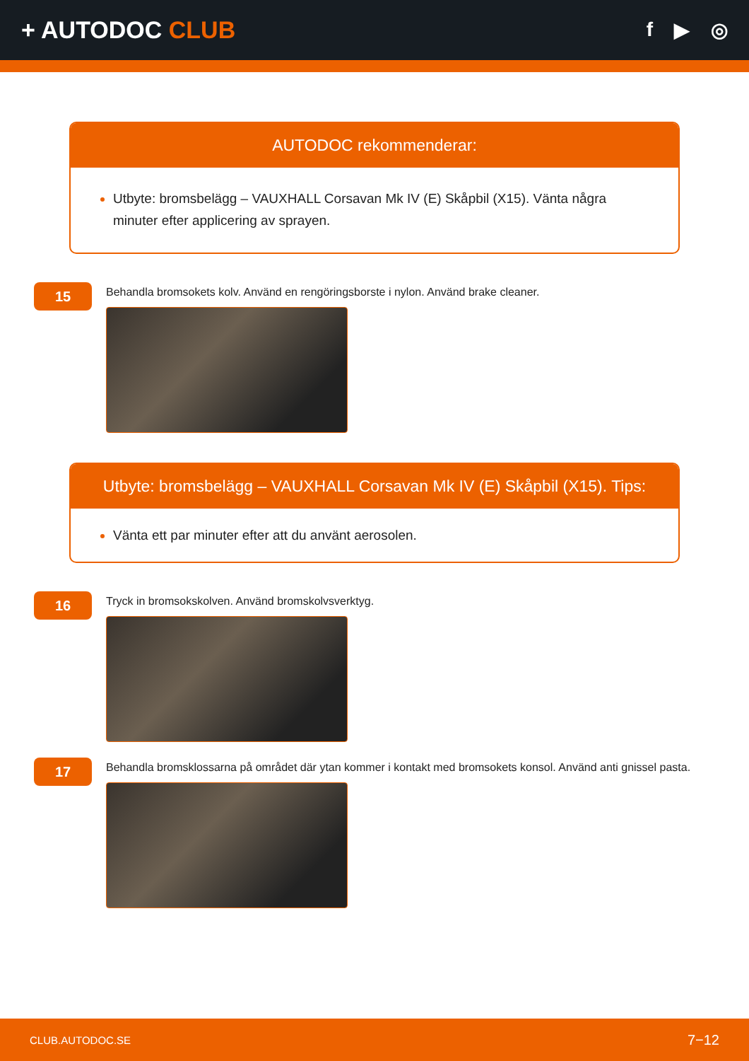+ AUTODOC CLUB
f ▶ ◎
AUTODOC rekommenderar:
Utbyte: bromsbelägg – VAUXHALL Corsavan Mk IV (E) Skåpbil (X15). Vänta några minuter efter applicering av sprayen.
15
Behandla bromsokets kolv. Använd en rengöringsborste i nylon. Använd brake cleaner.
Utbyte: bromsbelägg – VAUXHALL Corsavan Mk IV (E) Skåpbil (X15). Tips:
Vänta ett par minuter efter att du använt aerosolen.
16
Tryck in bromsokskolven. Använd bromskolvsverktyg.
17
Behandla bromsklossarna på området där ytan kommer i kontakt med bromsokets konsol. Använd anti gnissel pasta.
CLUB.AUTODOC.SE 7−12